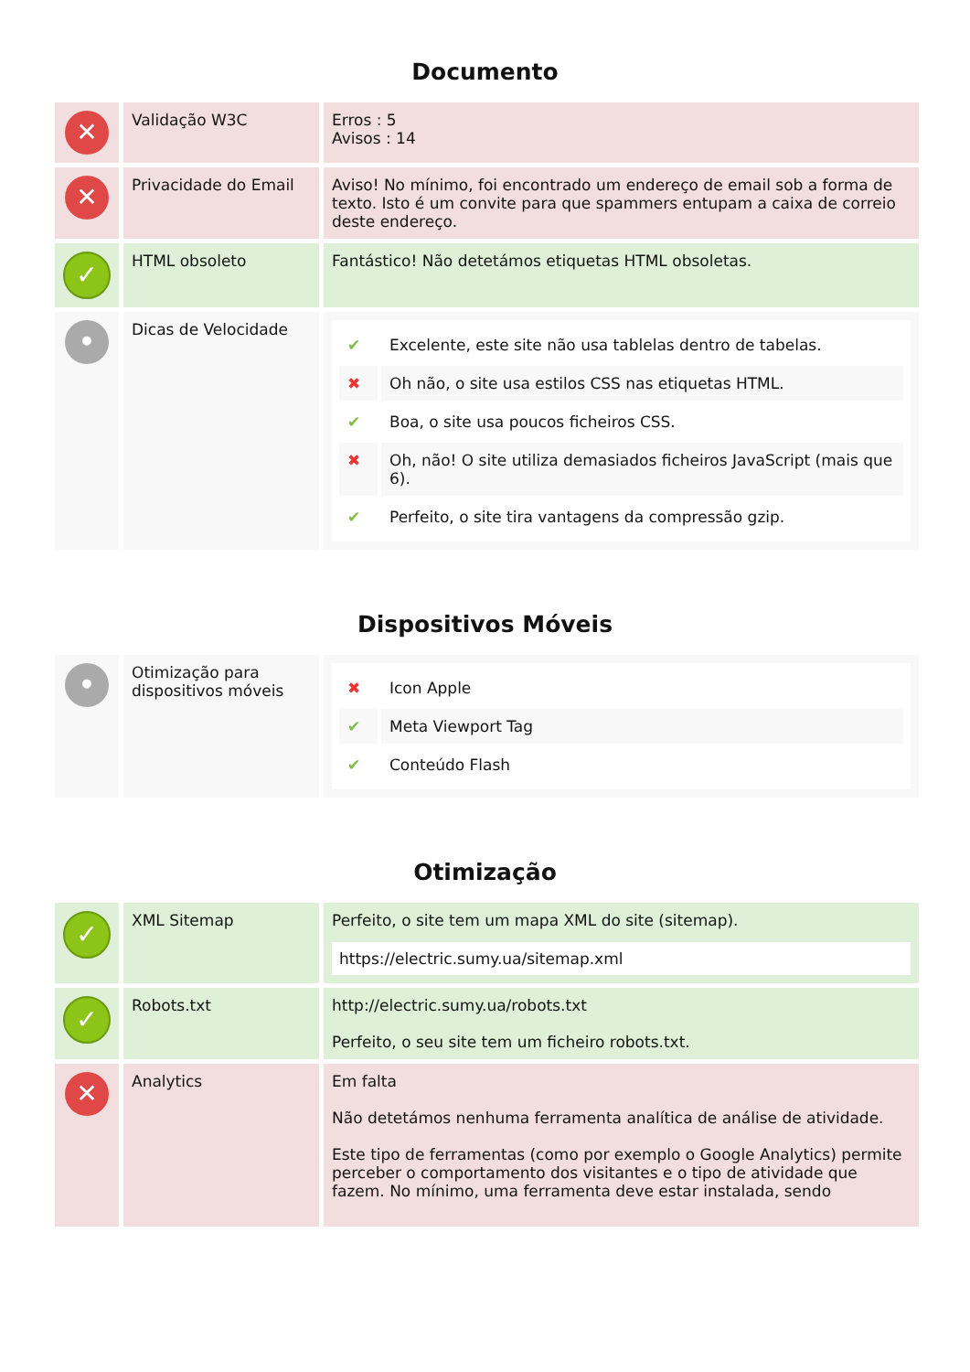Documento
| ✕ | Validação W3C | Erros : 5 Avisos : 14 |
| ✕ | Privacidade do Email | Aviso! No mínimo, foi encontrado um endereço de email sob a forma de texto. Isto é um convite para que spammers entupam a caixa de correio deste endereço. |
| ✓ | HTML obsoleto | Fantástico! Não detetámos etiquetas HTML obsoletas. |
| • | Dicas de Velocidade | / ✔ / Excelente, este site não usa tablelas dentro de tabelas. / / ✖ / Oh não, o site usa estilos CSS nas etiquetas HTML. / / ✔ / Boa, o site usa poucos ficheiros CSS. / / ✖ / Oh, não! O site utiliza demasiados ficheiros JavaScript (mais que 6). / / ✔ / Perfeito, o site tira vantagens da compressão gzip. / |
Dispositivos Móveis
| • | Otimização para dispositivos móveis | / ✖ / Icon Apple / / ✔ / Meta Viewport Tag / / ✔ / Conteúdo Flash / |
Otimização
| ✓ | XML Sitemap | Perfeito, o site tem um mapa XML do site (sitemap). https://electric.sumy.ua/sitemap.xml |
| ✓ | Robots.txt | http://electric.sumy.ua/robots.txt Perfeito, o seu site tem um ficheiro robots.txt. |
| ✕ | Analytics | Em falta Não detetámos nenhuma ferramenta analítica de análise de atividade. Este tipo de ferramentas (como por exemplo o Google Analytics) permite perceber o comportamento dos visitantes e o tipo de atividade que fazem. No mínimo, uma ferramenta deve estar instalada, sendo |